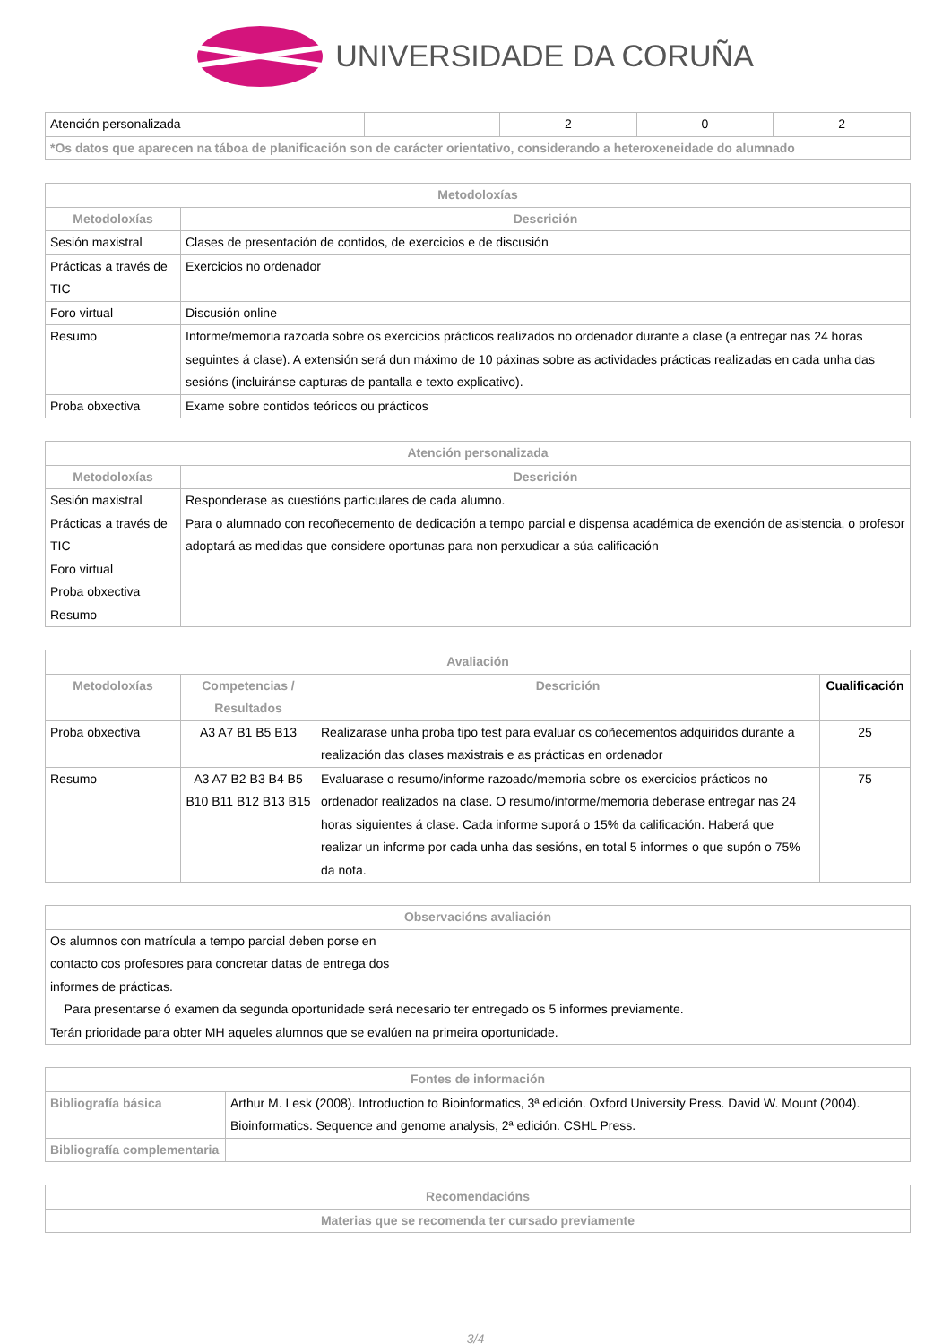UNIVERSIDADE DA CORUÑA
| Atención personalizada | | 2 | 0 | 2 |
| *Os datos que aparecen na táboa de planificación son de carácter orientativo, considerando a heteroxeneidade do alumnado | | | | |
| Metodoloxías | |
| --- | --- |
| Metodoloxías | Descrición |
| Sesión maxistral | Clases de presentación de contidos, de exercicios e de discusión |
| Prácticas a través de TIC | Exercicios no ordenador |
| Foro virtual | Discusión online |
| Resumo | Informe/memoria razoada sobre os exercicios prácticos realizados no ordenador durante a clase (a entregar nas 24 horas seguintes á clase). A extensión será dun máximo de 10 páxinas sobre as actividades prácticas realizadas en cada unha das sesións (incluiránse capturas de pantalla e texto explicativo). |
| Proba obxectiva | Exame sobre contidos teóricos ou prácticos |
| Atención personalizada | |
| --- | --- |
| Metodoloxías | Descrición |
| Sesión maxistral Prácticas a través de TIC Foro virtual Proba obxectiva Resumo | Responderase as cuestións particulares de cada alumno. Para o alumnado con recoñecemento de dedicación a tempo parcial e dispensa académica de exención de asistencia, o profesor adoptará as medidas que considere oportunas para non perxudicar a súa calificación |
| Avaliación | | | |
| --- | --- | --- | --- |
| Metodoloxías | Competencias / Resultados | Descrición | Cualificación |
| Proba obxectiva | A3 A7 B1 B5 B13 | Realizarase unha proba tipo test para evaluar os coñecementos adquiridos durante a realización das clases maxistrais e as prácticas en ordenador | 25 |
| Resumo | A3 A7 B2 B3 B4 B5 B10 B11 B12 B13 B15 | Evaluarase o resumo/informe razoado/memoria sobre os exercicios prácticos no ordenador realizados na clase. O resumo/informe/memoria deberase entregar nas 24 horas siguientes á clase. Cada informe suporá o 15% da calificación. Haberá que realizar un informe por cada unha das sesións, en total 5 informes o que supón o 75% da nota. | 75 |
| Observacións avaliación |
| --- |
| Os alumnos con matrícula a tempo parcial deben porse en contacto cos profesores para concretar datas de entrega dos informes de prácticas. Para presentarse ó examen da segunda oportunidade será necesario ter entregado os 5 informes previamente. Terán prioridade para obter MH aqueles alumnos que se evalúen na primeira oportunidade. |
| Fontes de información | |
| --- | --- |
| Bibliografía básica | Arthur M. Lesk (2008). Introduction to Bioinformatics, 3ª edición. Oxford University Press. David W. Mount (2004). Bioinformatics. Sequence and genome analysis, 2ª edición. CSHL Press. |
| Bibliografía complementaria | |
| Recomendacións |
| --- |
| Materias que se recomenda ter cursado previamente |
3/4